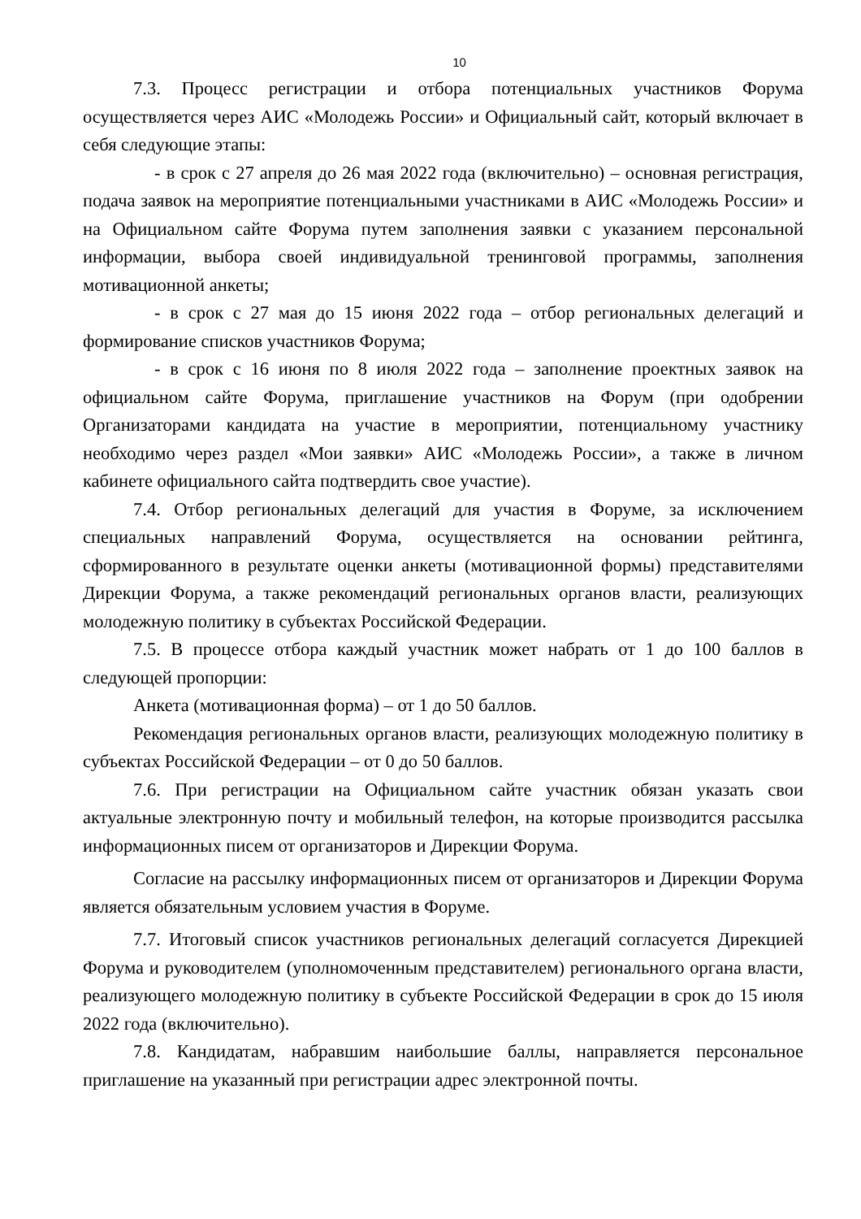10
7.3. Процесс регистрации и отбора потенциальных участников Форума осуществляется через АИС «Молодежь России» и Официальный сайт, который включает в себя следующие этапы:
- в срок с 27 апреля до 26 мая 2022 года (включительно) – основная регистрация, подача заявок на мероприятие потенциальными участниками в АИС «Молодежь России» и на Официальном сайте Форума путем заполнения заявки с указанием персональной информации, выбора своей индивидуальной тренинговой программы, заполнения мотивационной анкеты;
- в срок с 27 мая до 15 июня 2022 года – отбор региональных делегаций и формирование списков участников Форума;
- в срок с 16 июня по 8 июля 2022 года – заполнение проектных заявок на официальном сайте Форума, приглашение участников на Форум (при одобрении Организаторами кандидата на участие в мероприятии, потенциальному участнику необходимо через раздел «Мои заявки» АИС «Молодежь России», а также в личном кабинете официального сайта подтвердить свое участие).
7.4. Отбор региональных делегаций для участия в Форуме, за исключением специальных направлений Форума, осуществляется на основании рейтинга, сформированного в результате оценки анкеты (мотивационной формы) представителями Дирекции Форума, а также рекомендаций региональных органов власти, реализующих молодежную политику в субъектах Российской Федерации.
7.5. В процессе отбора каждый участник может набрать от 1 до 100 баллов в следующей пропорции:
Анкета (мотивационная форма) – от 1 до 50 баллов.
Рекомендация региональных органов власти, реализующих молодежную политику в субъектах Российской Федерации – от 0 до 50 баллов.
7.6. При регистрации на Официальном сайте участник обязан указать свои актуальные электронную почту и мобильный телефон, на которые производится рассылка информационных писем от организаторов и Дирекции Форума.
Согласие на рассылку информационных писем от организаторов и Дирекции Форума является обязательным условием участия в Форуме.
7.7. Итоговый список участников региональных делегаций согласуется Дирекцией Форума и руководителем (уполномоченным представителем) регионального органа власти, реализующего молодежную политику в субъекте Российской Федерации в срок до 15 июля 2022 года (включительно).
7.8. Кандидатам, набравшим наибольшие баллы, направляется персональное приглашение на указанный при регистрации адрес электронной почты.